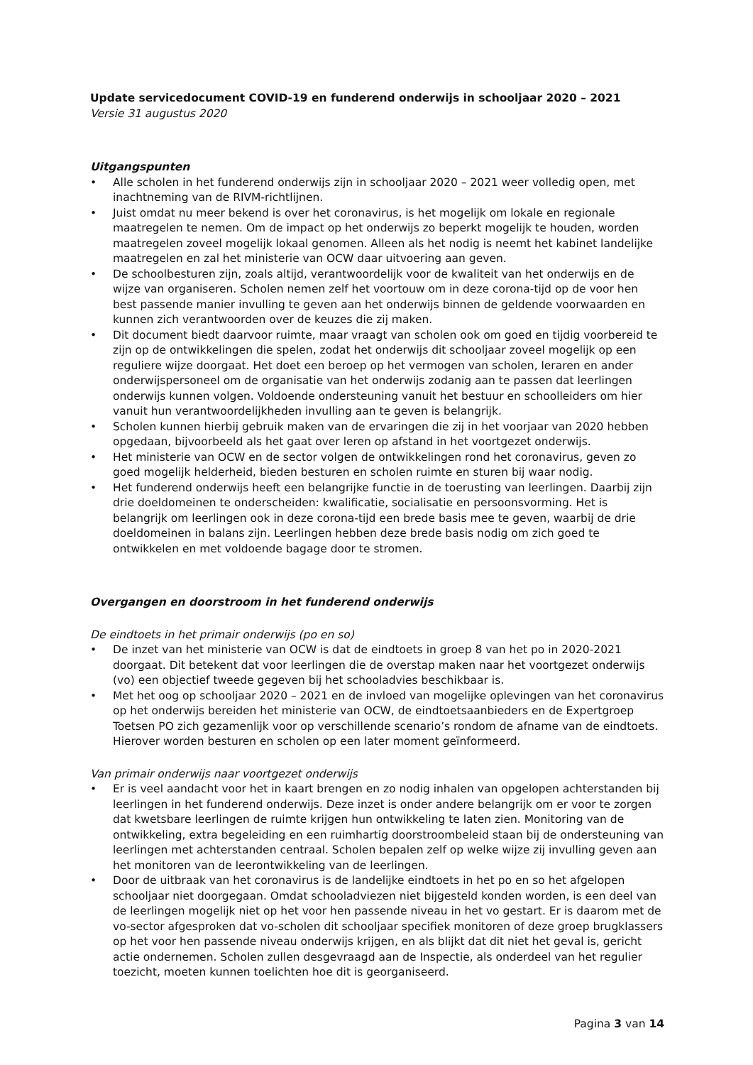Update servicedocument COVID-19 en funderend onderwijs in schooljaar 2020 – 2021
Versie 31 augustus 2020
Uitgangspunten
• Alle scholen in het funderend onderwijs zijn in schooljaar 2020 – 2021 weer volledig open, met inachtneming van de RIVM-richtlijnen.
• Juist omdat nu meer bekend is over het coronavirus, is het mogelijk om lokale en regionale maatregelen te nemen. Om de impact op het onderwijs zo beperkt mogelijk te houden, worden maatregelen zoveel mogelijk lokaal genomen. Alleen als het nodig is neemt het kabinet landelijke maatregelen en zal het ministerie van OCW daar uitvoering aan geven.
• De schoolbesturen zijn, zoals altijd, verantwoordelijk voor de kwaliteit van het onderwijs en de wijze van organiseren. Scholen nemen zelf het voortouw om in deze corona-tijd op de voor hen best passende manier invulling te geven aan het onderwijs binnen de geldende voorwaarden en kunnen zich verantwoorden over de keuzes die zij maken.
• Dit document biedt daarvoor ruimte, maar vraagt van scholen ook om goed en tijdig voorbereid te zijn op de ontwikkelingen die spelen, zodat het onderwijs dit schooljaar zoveel mogelijk op een reguliere wijze doorgaat. Het doet een beroep op het vermogen van scholen, leraren en ander onderwijspersoneel om de organisatie van het onderwijs zodanig aan te passen dat leerlingen onderwijs kunnen volgen. Voldoende ondersteuning vanuit het bestuur en schoolleiders om hier vanuit hun verantwoordelijkheden invulling aan te geven is belangrijk.
• Scholen kunnen hierbij gebruik maken van de ervaringen die zij in het voorjaar van 2020 hebben opgedaan, bijvoorbeeld als het gaat over leren op afstand in het voortgezet onderwijs.
• Het ministerie van OCW en de sector volgen de ontwikkelingen rond het coronavirus, geven zo goed mogelijk helderheid, bieden besturen en scholen ruimte en sturen bij waar nodig.
• Het funderend onderwijs heeft een belangrijke functie in de toerusting van leerlingen. Daarbij zijn drie doeldomeinen te onderscheiden: kwalificatie, socialisatie en persoonsvorming. Het is belangrijk om leerlingen ook in deze corona-tijd een brede basis mee te geven, waarbij de drie doeldomeinen in balans zijn. Leerlingen hebben deze brede basis nodig om zich goed te ontwikkelen en met voldoende bagage door te stromen.
Overgangen en doorstroom in het funderend onderwijs
De eindtoets in het primair onderwijs (po en so)
• De inzet van het ministerie van OCW is dat de eindtoets in groep 8 van het po in 2020-2021 doorgaat. Dit betekent dat voor leerlingen die de overstap maken naar het voortgezet onderwijs (vo) een objectief tweede gegeven bij het schooladvies beschikbaar is.
• Met het oog op schooljaar 2020 – 2021 en de invloed van mogelijke oplevingen van het coronavirus op het onderwijs bereiden het ministerie van OCW, de eindtoetsaanbieders en de Expertgroep Toetsen PO zich gezamenlijk voor op verschillende scenario’s rondom de afname van de eindtoets. Hierover worden besturen en scholen op een later moment geïnformeerd.
Van primair onderwijs naar voortgezet onderwijs
• Er is veel aandacht voor het in kaart brengen en zo nodig inhalen van opgelopen achterstanden bij leerlingen in het funderend onderwijs. Deze inzet is onder andere belangrijk om er voor te zorgen dat kwetsbare leerlingen de ruimte krijgen hun ontwikkeling te laten zien. Monitoring van de ontwikkeling, extra begeleiding en een ruimhartig doorstroombeleid staan bij de ondersteuning van leerlingen met achterstanden centraal. Scholen bepalen zelf op welke wijze zij invulling geven aan het monitoren van de leerontwikkeling van de leerlingen.
• Door de uitbraak van het coronavirus is de landelijke eindtoets in het po en so het afgelopen schooljaar niet doorgegaan. Omdat schooladviezen niet bijgesteld konden worden, is een deel van de leerlingen mogelijk niet op het voor hen passende niveau in het vo gestart. Er is daarom met de vo-sector afgesproken dat vo-scholen dit schooljaar specifiek monitoren of deze groep brugklassers op het voor hen passende niveau onderwijs krijgen, en als blijkt dat dit niet het geval is, gericht actie ondernemen. Scholen zullen desgevraagd aan de Inspectie, als onderdeel van het regulier toezicht, moeten kunnen toelichten hoe dit is georganiseerd.
Pagina 3 van 14